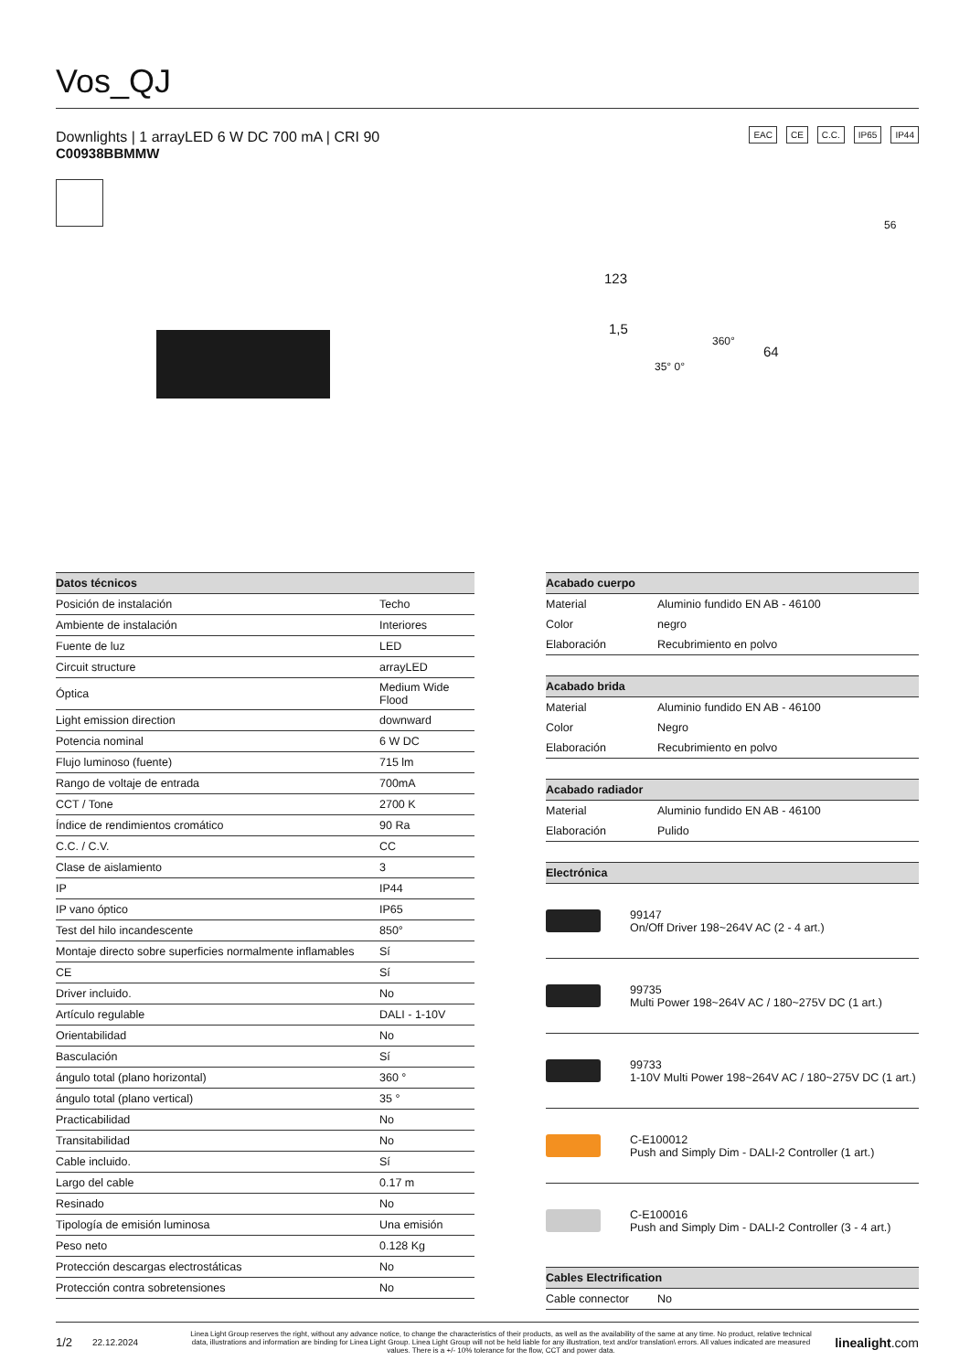Vos_QJ
EAC CE C.C. IP65 IP44
Downlights | 1 arrayLED 6 W DC 700 mA | CRI 90
C00938BBMMW
123
1,5
360°
64
35° 0°
56
| Datos técnicos | |
| --- | --- |
| Posición de instalación | Techo |
| Ambiente de instalación | Interiores |
| Fuente de luz | LED |
| Circuit structure | arrayLED |
| Óptica | Medium Wide Flood |
| Light emission direction | downward |
| Potencia nominal | 6 W DC |
| Flujo luminoso (fuente) | 715 lm |
| Rango de voltaje de entrada | 700mA |
| CCT / Tone | 2700 K |
| Índice de rendimientos cromático | 90 Ra |
| C.C. / C.V. | CC |
| Clase de aislamiento | 3 |
| IP | IP44 |
| IP vano óptico | IP65 |
| Test del hilo incandescente | 850° |
| Montaje directo sobre superficies normalmente inflamables | Sí |
| CE | Sí |
| Driver incluido. | No |
| Artículo regulable | DALI - 1-10V |
| Orientabilidad | No |
| Basculación | Sí |
| ángulo total (plano horizontal) | 360 ° |
| ángulo total (plano vertical) | 35 ° |
| Practicabilidad | No |
| Transitabilidad | No |
| Cable incluido. | Sí |
| Largo del cable | 0.17 m |
| Resinado | No |
| Tipología de emisión luminosa | Una emisión |
| Peso neto | 0.128 Kg |
| Protección descargas electrostáticas | No |
| Protección contra sobretensiones | No |
| Acabado cuerpo | |
| --- | --- |
| Material | Aluminio fundido EN AB - 46100 |
| Color | negro |
| Elaboración | Recubrimiento en polvo |
| Acabado brida | |
| --- | --- |
| Material | Aluminio fundido EN AB - 46100 |
| Color | Negro |
| Elaboración | Recubrimiento en polvo |
| Acabado radiador | |
| --- | --- |
| Material | Aluminio fundido EN AB - 46100 |
| Elaboración | Pulido |
| Electrónica | |
| --- | --- |
| | 99147 On/Off Driver 198~264V AC (2 - 4 art.) |
| | 99735 Multi Power 198~264V AC / 180~275V DC (1 art.) |
| | 99733 1-10V Multi Power 198~264V AC / 180~275V DC (1 art.) |
| | C-E100012 Push and Simply Dim - DALI-2 Controller (1 art.) |
| | C-E100016 Push and Simply Dim - DALI-2 Controller (3 - 4 art.) |
| Cables Electrification | |
| --- | --- |
| Cable connector | No |
1/2 22.12.2024 Linea Light Group reserves the right, without any advance notice, to change the characteristics of their products, as well as the availability of the same at any time. No product, relative technical data, illustrations and information are binding for Linea Light Group. Linea Light Group will not be held liable for any illustration, text and/or translation\ errors. All values indicated are measured values. There is a +/- 10% tolerance for the flow, CCT and power data. linealight.com